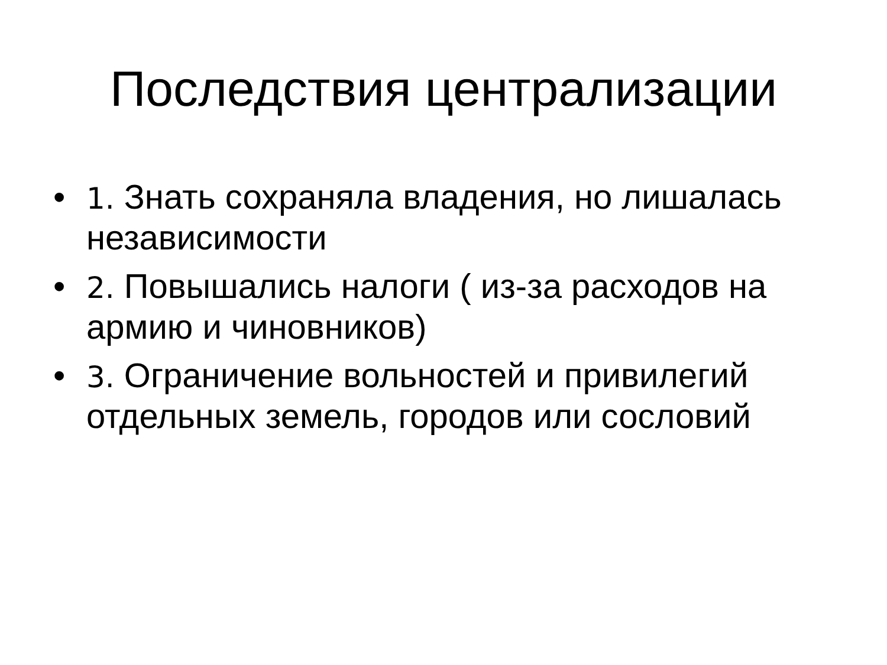Последствия централизации
• 1. Знать сохраняла владения, но лишалась независимости
• 2. Повышались налоги ( из-за расходов на армию и чиновников)
• 3. Ограничение вольностей и привилегий отдельных земель, городов или сословий